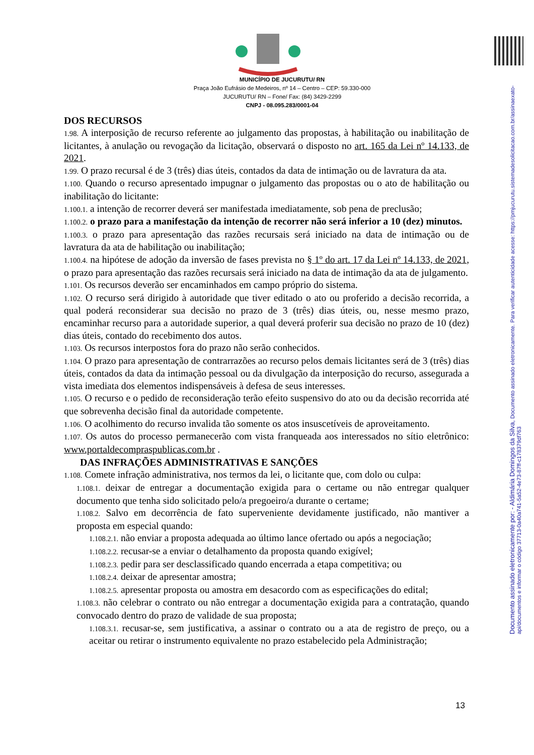Documento assinado eletronicamente por: - Aldimária Domingos da Silva, Documento assinado eletronicamente. Para verificar autenticidade acesse: https://pmjucurutu.sistemadesolicitacao.com.br/assinaexato-api/documentos e informar o código 37713-0a40a741-5a52-4e73-87ff-c178379df763
MUNICÍPIO DE JUCURUTU/ RN
Praça João Eufrásio de Medeiros, nº 14 – Centro – CEP: 59.330-000
JUCURUTU/ RN – Fone/ Fax: (84) 3429-2299
CNPJ - 08.095.283/0001-04
DOS RECURSOS
1.98. A interposição de recurso referente ao julgamento das propostas, à habilitação ou inabilitação de licitantes, à anulação ou revogação da licitação, observará o disposto no art. 165 da Lei nº 14.133, de 2021.
1.99. O prazo recursal é de 3 (três) dias úteis, contados da data de intimação ou de lavratura da ata.
1.100. Quando o recurso apresentado impugnar o julgamento das propostas ou o ato de habilitação ou inabilitação do licitante:
1.100.1. a intenção de recorrer deverá ser manifestada imediatamente, sob pena de preclusão;
1.100.2. o prazo para a manifestação da intenção de recorrer não será inferior a 10 (dez) minutos.
1.100.3. o prazo para apresentação das razões recursais será iniciado na data de intimação ou de lavratura da ata de habilitação ou inabilitação;
1.100.4. na hipótese de adoção da inversão de fases prevista no § 1º do art. 17 da Lei nº 14.133, de 2021, o prazo para apresentação das razões recursais será iniciado na data de intimação da ata de julgamento.
1.101. Os recursos deverão ser encaminhados em campo próprio do sistema.
1.102. O recurso será dirigido à autoridade que tiver editado o ato ou proferido a decisão recorrida, a qual poderá reconsiderar sua decisão no prazo de 3 (três) dias úteis, ou, nesse mesmo prazo, encaminhar recurso para a autoridade superior, a qual deverá proferir sua decisão no prazo de 10 (dez) dias úteis, contado do recebimento dos autos.
1.103. Os recursos interpostos fora do prazo não serão conhecidos.
1.104. O prazo para apresentação de contrarrazões ao recurso pelos demais licitantes será de 3 (três) dias úteis, contados da data da intimação pessoal ou da divulgação da interposição do recurso, assegurada a vista imediata dos elementos indispensáveis à defesa de seus interesses.
1.105. O recurso e o pedido de reconsideração terão efeito suspensivo do ato ou da decisão recorrida até que sobrevenha decisão final da autoridade competente.
1.106. O acolhimento do recurso invalida tão somente os atos insuscetíveis de aproveitamento.
1.107. Os autos do processo permanecerão com vista franqueada aos interessados no sítio eletrônico: www.portaldecompraspublicas.com.br .
DAS INFRAÇÕES ADMINISTRATIVAS E SANÇÕES
1.108. Comete infração administrativa, nos termos da lei, o licitante que, com dolo ou culpa:
1.108.1. deixar de entregar a documentação exigida para o certame ou não entregar qualquer documento que tenha sido solicitado pelo/a pregoeiro/a durante o certame;
1.108.2. Salvo em decorrência de fato superveniente devidamente justificado, não mantiver a proposta em especial quando:
1.108.2.1. não enviar a proposta adequada ao último lance ofertado ou após a negociação;
1.108.2.2. recusar-se a enviar o detalhamento da proposta quando exigível;
1.108.2.3. pedir para ser desclassificado quando encerrada a etapa competitiva; ou
1.108.2.4. deixar de apresentar amostra;
1.108.2.5. apresentar proposta ou amostra em desacordo com as especificações do edital;
1.108.3. não celebrar o contrato ou não entregar a documentação exigida para a contratação, quando convocado dentro do prazo de validade de sua proposta;
1.108.3.1. recusar-se, sem justificativa, a assinar o contrato ou a ata de registro de preço, ou a aceitar ou retirar o instrumento equivalente no prazo estabelecido pela Administração;
13